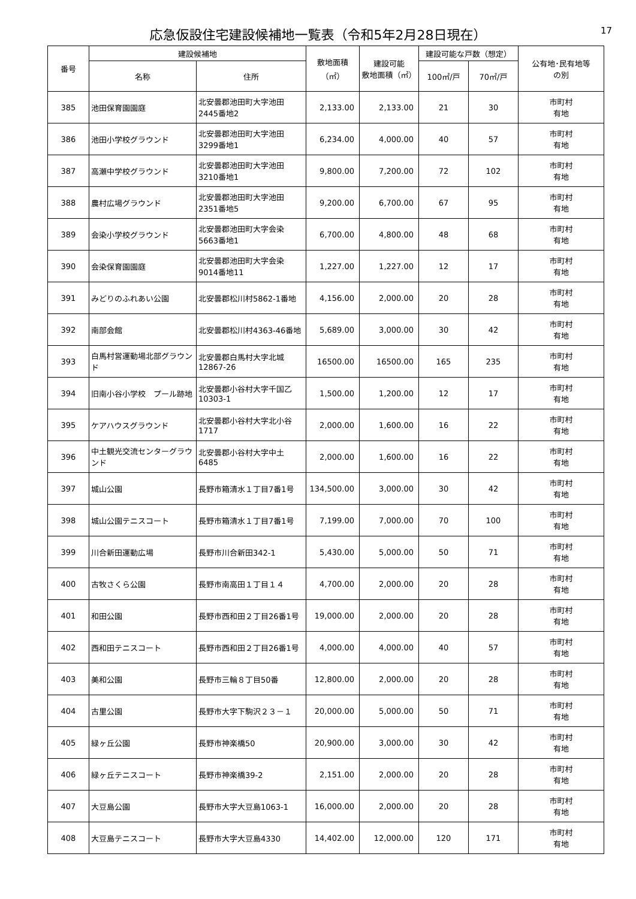応急仮設住宅建設候補地一覧表（令和5年2月28日現在）
17
| 番号 | 建設候補地 | | 敷地面積 （㎡） | 建設可能 敷地面積（㎡） | 建設可能な戸数（想定） | | 公有地･民有地等 の別 |
| --- | --- | --- | --- | --- | --- | --- | --- |
| | 名称 | 住所 | | | 100㎡/戸 | 70㎡/戸 | |
| 385 | 池田保育園園庭 | 北安曇郡池田町大字池田2445番地2 | 2,133.00 | 2,133.00 | 21 | 30 | 市町村 有地 |
| 386 | 池田小学校グラウンド | 北安曇郡池田町大字池田3299番地1 | 6,234.00 | 4,000.00 | 40 | 57 | 市町村 有地 |
| 387 | 高瀬中学校グラウンド | 北安曇郡池田町大字池田3210番地1 | 9,800.00 | 7,200.00 | 72 | 102 | 市町村 有地 |
| 388 | 農村広場グラウンド | 北安曇郡池田町大字池田2351番地5 | 9,200.00 | 6,700.00 | 67 | 95 | 市町村 有地 |
| 389 | 会染小学校グラウンド | 北安曇郡池田町大字会染5663番地1 | 6,700.00 | 4,800.00 | 48 | 68 | 市町村 有地 |
| 390 | 会染保育園園庭 | 北安曇郡池田町大字会染9014番地11 | 1,227.00 | 1,227.00 | 12 | 17 | 市町村 有地 |
| 391 | みどりのふれあい公園 | 北安曇郡松川村5862-1番地 | 4,156.00 | 2,000.00 | 20 | 28 | 市町村 有地 |
| 392 | 南部会館 | 北安曇郡松川村4363-46番地 | 5,689.00 | 3,000.00 | 30 | 42 | 市町村 有地 |
| 393 | 白馬村営運動場北部グラウンド | 北安曇郡白馬村大字北城12867-26 | 16500.00 | 16500.00 | 165 | 235 | 市町村 有地 |
| 394 | 旧南小谷小学校 プール跡地 | 北安曇郡小谷村大字千国乙10303-1 | 1,500.00 | 1,200.00 | 12 | 17 | 市町村 有地 |
| 395 | ケアハウスグラウンド | 北安曇郡小谷村大字北小谷1717 | 2,000.00 | 1,600.00 | 16 | 22 | 市町村 有地 |
| 396 | 中土観光交流センターグラウンド | 北安曇郡小谷村大字中土6485 | 2,000.00 | 1,600.00 | 16 | 22 | 市町村 有地 |
| 397 | 城山公園 | 長野市箱清水１丁目7番1号 | 134,500.00 | 3,000.00 | 30 | 42 | 市町村 有地 |
| 398 | 城山公園テニスコート | 長野市箱清水１丁目7番1号 | 7,199.00 | 7,000.00 | 70 | 100 | 市町村 有地 |
| 399 | 川合新田運動広場 | 長野市川合新田342-1 | 5,430.00 | 5,000.00 | 50 | 71 | 市町村 有地 |
| 400 | 古牧さくら公園 | 長野市南高田１丁目１４ | 4,700.00 | 2,000.00 | 20 | 28 | 市町村 有地 |
| 401 | 和田公園 | 長野市西和田２丁目26番1号 | 19,000.00 | 2,000.00 | 20 | 28 | 市町村 有地 |
| 402 | 西和田テニスコート | 長野市西和田２丁目26番1号 | 4,000.00 | 4,000.00 | 40 | 57 | 市町村 有地 |
| 403 | 美和公園 | 長野市三輪８丁目50番 | 12,800.00 | 2,000.00 | 20 | 28 | 市町村 有地 |
| 404 | 古里公園 | 長野市大字下駒沢２３－１ | 20,000.00 | 5,000.00 | 50 | 71 | 市町村 有地 |
| 405 | 緑ヶ丘公園 | 長野市神楽橋50 | 20,900.00 | 3,000.00 | 30 | 42 | 市町村 有地 |
| 406 | 緑ヶ丘テニスコート | 長野市神楽橋39-2 | 2,151.00 | 2,000.00 | 20 | 28 | 市町村 有地 |
| 407 | 大豆島公園 | 長野市大字大豆島1063-1 | 16,000.00 | 2,000.00 | 20 | 28 | 市町村 有地 |
| 408 | 大豆島テニスコート | 長野市大字大豆島4330 | 14,402.00 | 12,000.00 | 120 | 171 | 市町村 有地 |